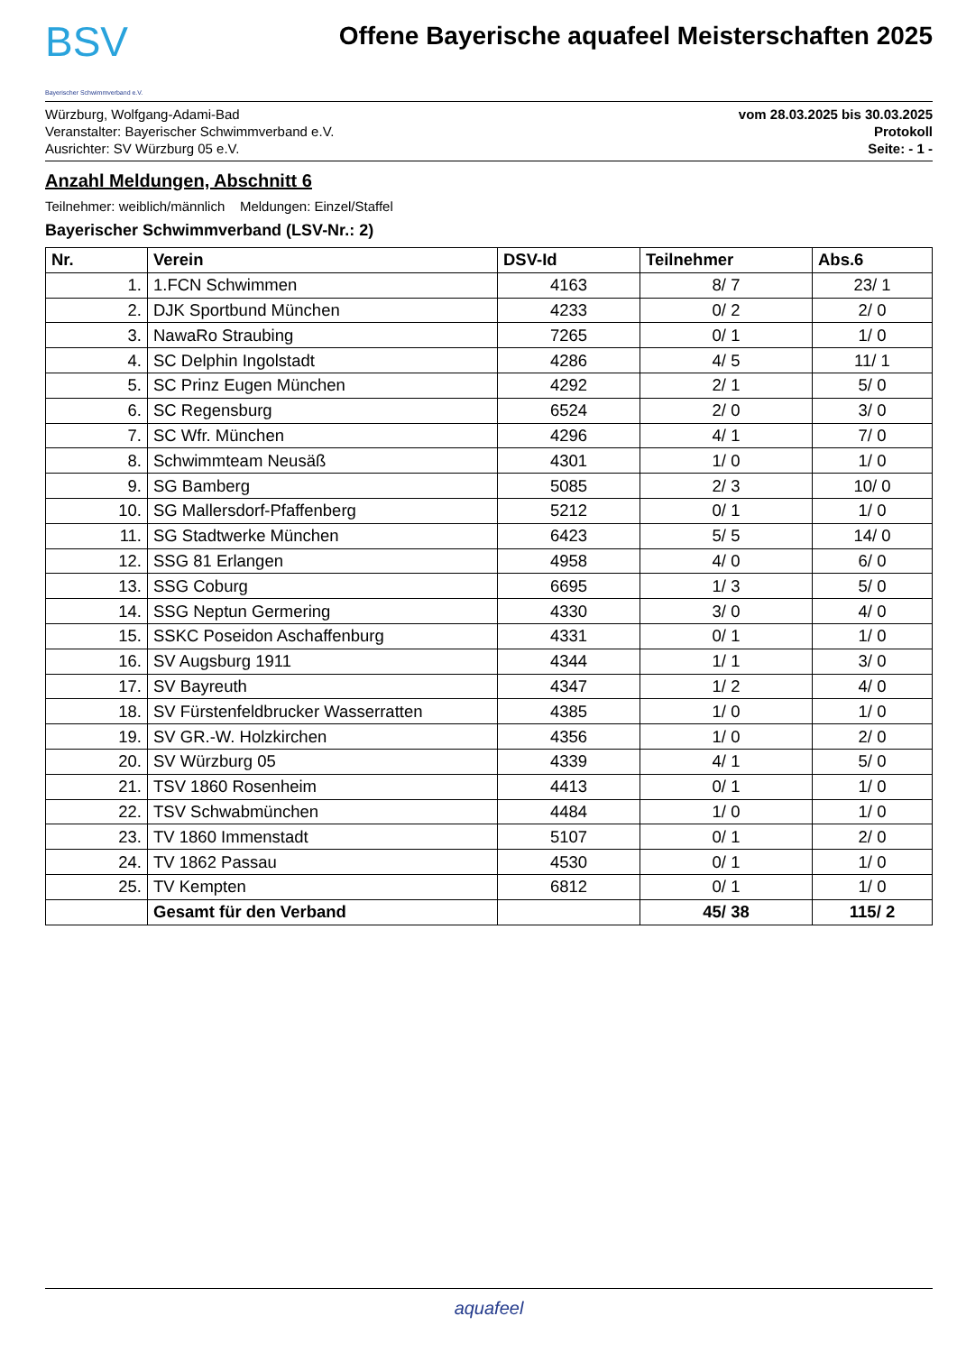BSV
Bayerischer Schwimmverband e.V.
Offene Bayerische aquafeel Meisterschaften 2025
Würzburg, Wolfgang-Adami-Bad
Veranstalter: Bayerischer Schwimmverband e.V.
Ausrichter: SV Würzburg 05 e.V.
vom 28.03.2025 bis 30.03.2025
Protokoll
Seite: - 1 -
Anzahl Meldungen, Abschnitt 6
Teilnehmer: weiblich/männlich Meldungen: Einzel/Staffel
Bayerischer Schwimmverband (LSV-Nr.: 2)
| Nr. | Verein | DSV-Id | Teilnehmer | Abs.6 |
| --- | --- | --- | --- | --- |
| 1. | 1.FCN Schwimmen | 4163 | 8/ 7 | 23/ 1 |
| 2. | DJK Sportbund München | 4233 | 0/ 2 | 2/ 0 |
| 3. | NawaRo Straubing | 7265 | 0/ 1 | 1/ 0 |
| 4. | SC Delphin Ingolstadt | 4286 | 4/ 5 | 11/ 1 |
| 5. | SC Prinz Eugen München | 4292 | 2/ 1 | 5/ 0 |
| 6. | SC Regensburg | 6524 | 2/ 0 | 3/ 0 |
| 7. | SC Wfr. München | 4296 | 4/ 1 | 7/ 0 |
| 8. | Schwimmteam Neusäß | 4301 | 1/ 0 | 1/ 0 |
| 9. | SG Bamberg | 5085 | 2/ 3 | 10/ 0 |
| 10. | SG Mallersdorf-Pfaffenberg | 5212 | 0/ 1 | 1/ 0 |
| 11. | SG Stadtwerke München | 6423 | 5/ 5 | 14/ 0 |
| 12. | SSG 81 Erlangen | 4958 | 4/ 0 | 6/ 0 |
| 13. | SSG Coburg | 6695 | 1/ 3 | 5/ 0 |
| 14. | SSG Neptun Germering | 4330 | 3/ 0 | 4/ 0 |
| 15. | SSKC Poseidon Aschaffenburg | 4331 | 0/ 1 | 1/ 0 |
| 16. | SV Augsburg 1911 | 4344 | 1/ 1 | 3/ 0 |
| 17. | SV Bayreuth | 4347 | 1/ 2 | 4/ 0 |
| 18. | SV Fürstenfeldbrucker Wasserratten | 4385 | 1/ 0 | 1/ 0 |
| 19. | SV GR.-W. Holzkirchen | 4356 | 1/ 0 | 2/ 0 |
| 20. | SV Würzburg 05 | 4339 | 4/ 1 | 5/ 0 |
| 21. | TSV 1860 Rosenheim | 4413 | 0/ 1 | 1/ 0 |
| 22. | TSV Schwabmünchen | 4484 | 1/ 0 | 1/ 0 |
| 23. | TV 1860 Immenstadt | 5107 | 0/ 1 | 2/ 0 |
| 24. | TV 1862 Passau | 4530 | 0/ 1 | 1/ 0 |
| 25. | TV Kempten | 6812 | 0/ 1 | 1/ 0 |
| | Gesamt für den Verband | | 45/ 38 | 115/ 2 |
aquafeel